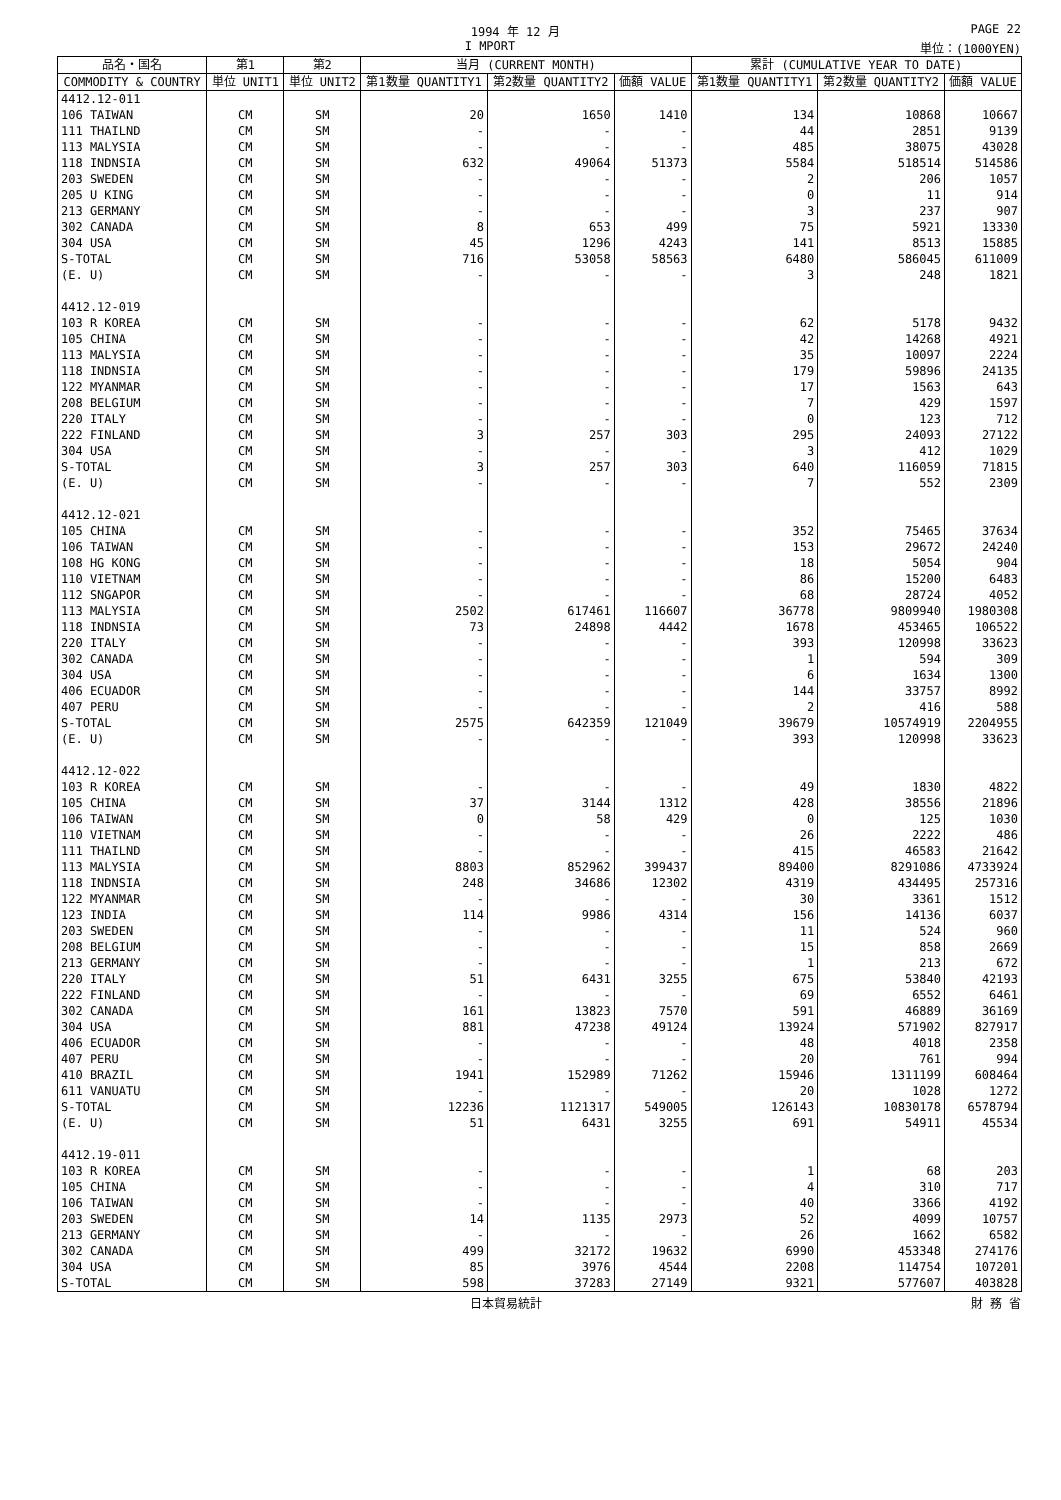1994 年 12 月 PAGE 22
I MPORT 単位：(1000YEN)
| 品名・国名 | 第1 | 第2 | 当月 (CURRENT MONTH) | | | 累計 (CUMULATIVE YEAR TO DATE) | | |
| --- | --- | --- | --- | --- | --- | --- | --- | --- |
| COMMODITY & COUNTRY | 単位 UNIT1 | 単位 UNIT2 | 第1数量 QUANTITY1 | 第2数量 QUANTITY2 | 価額 VALUE | 第1数量 QUANTITY1 | 第2数量 QUANTITY2 | 価額 VALUE |
| 4412.12-011 | | | | | | | | |
| 106 TAIWAN | CM | SM | 20 | 1650 | 1410 | 134 | 10868 | 10667 |
| 111 THAILND | CM | SM | - | - | - | 44 | 2851 | 9139 |
| 113 MALYSIA | CM | SM | - | - | - | 485 | 38075 | 43028 |
| 118 INDNSIA | CM | SM | 632 | 49064 | 51373 | 5584 | 518514 | 514586 |
| 203 SWEDEN | CM | SM | - | - | - | 2 | 206 | 1057 |
| 205 U KING | CM | SM | - | - | - | 0 | 11 | 914 |
| 213 GERMANY | CM | SM | - | - | - | 3 | 237 | 907 |
| 302 CANADA | CM | SM | 8 | 653 | 499 | 75 | 5921 | 13330 |
| 304 USA | CM | SM | 45 | 1296 | 4243 | 141 | 8513 | 15885 |
| S-TOTAL | CM | SM | 716 | 53058 | 58563 | 6480 | 586045 | 611009 |
| (E. U) | CM | SM | - | - | - | 3 | 248 | 1821 |
| 4412.12-019 | | | | | | | | |
| 103 R KOREA | CM | SM | - | - | - | 62 | 5178 | 9432 |
| 105 CHINA | CM | SM | - | - | - | 42 | 14268 | 4921 |
| 113 MALYSIA | CM | SM | - | - | - | 35 | 10097 | 2224 |
| 118 INDNSIA | CM | SM | - | - | - | 179 | 59896 | 24135 |
| 122 MYANMAR | CM | SM | - | - | - | 17 | 1563 | 643 |
| 208 BELGIUM | CM | SM | - | - | - | 7 | 429 | 1597 |
| 220 ITALY | CM | SM | - | - | - | 0 | 123 | 712 |
| 222 FINLAND | CM | SM | 3 | 257 | 303 | 295 | 24093 | 27122 |
| 304 USA | CM | SM | - | - | - | 3 | 412 | 1029 |
| S-TOTAL | CM | SM | 3 | 257 | 303 | 640 | 116059 | 71815 |
| (E. U) | CM | SM | - | - | - | 7 | 552 | 2309 |
| 4412.12-021 | | | | | | | | |
| 105 CHINA | CM | SM | - | - | - | 352 | 75465 | 37634 |
| 106 TAIWAN | CM | SM | - | - | - | 153 | 29672 | 24240 |
| 108 HG KONG | CM | SM | - | - | - | 18 | 5054 | 904 |
| 110 VIETNAM | CM | SM | - | - | - | 86 | 15200 | 6483 |
| 112 SNGAPOR | CM | SM | - | - | - | 68 | 28724 | 4052 |
| 113 MALYSIA | CM | SM | 2502 | 617461 | 116607 | 36778 | 9809940 | 1980308 |
| 118 INDNSIA | CM | SM | 73 | 24898 | 4442 | 1678 | 453465 | 106522 |
| 220 ITALY | CM | SM | - | - | - | 393 | 120998 | 33623 |
| 302 CANADA | CM | SM | - | - | - | 1 | 594 | 309 |
| 304 USA | CM | SM | - | - | - | 6 | 1634 | 1300 |
| 406 ECUADOR | CM | SM | - | - | - | 144 | 33757 | 8992 |
| 407 PERU | CM | SM | - | - | - | 2 | 416 | 588 |
| S-TOTAL | CM | SM | 2575 | 642359 | 121049 | 39679 | 10574919 | 2204955 |
| (E. U) | CM | SM | - | - | - | 393 | 120998 | 33623 |
| 4412.12-022 | | | | | | | | |
| 103 R KOREA | CM | SM | - | - | - | 49 | 1830 | 4822 |
| 105 CHINA | CM | SM | 37 | 3144 | 1312 | 428 | 38556 | 21896 |
| 106 TAIWAN | CM | SM | 0 | 58 | 429 | 0 | 125 | 1030 |
| 110 VIETNAM | CM | SM | - | - | - | 26 | 2222 | 486 |
| 111 THAILND | CM | SM | - | - | - | 415 | 46583 | 21642 |
| 113 MALYSIA | CM | SM | 8803 | 852962 | 399437 | 89400 | 8291086 | 4733924 |
| 118 INDNSIA | CM | SM | 248 | 34686 | 12302 | 4319 | 434495 | 257316 |
| 122 MYANMAR | CM | SM | - | - | - | 30 | 3361 | 1512 |
| 123 INDIA | CM | SM | 114 | 9986 | 4314 | 156 | 14136 | 6037 |
| 203 SWEDEN | CM | SM | - | - | - | 11 | 524 | 960 |
| 208 BELGIUM | CM | SM | - | - | - | 15 | 858 | 2669 |
| 213 GERMANY | CM | SM | - | - | - | 1 | 213 | 672 |
| 220 ITALY | CM | SM | 51 | 6431 | 3255 | 675 | 53840 | 42193 |
| 222 FINLAND | CM | SM | - | - | - | 69 | 6552 | 6461 |
| 302 CANADA | CM | SM | 161 | 13823 | 7570 | 591 | 46889 | 36169 |
| 304 USA | CM | SM | 881 | 47238 | 49124 | 13924 | 571902 | 827917 |
| 406 ECUADOR | CM | SM | - | - | - | 48 | 4018 | 2358 |
| 407 PERU | CM | SM | - | - | - | 20 | 761 | 994 |
| 410 BRAZIL | CM | SM | 1941 | 152989 | 71262 | 15946 | 1311199 | 608464 |
| 611 VANUATU | CM | SM | - | - | - | 20 | 1028 | 1272 |
| S-TOTAL | CM | SM | 12236 | 1121317 | 549005 | 126143 | 10830178 | 6578794 |
| (E. U) | CM | SM | 51 | 6431 | 3255 | 691 | 54911 | 45534 |
| 4412.19-011 | | | | | | | | |
| 103 R KOREA | CM | SM | - | - | - | 1 | 68 | 203 |
| 105 CHINA | CM | SM | - | - | - | 4 | 310 | 717 |
| 106 TAIWAN | CM | SM | - | - | - | 40 | 3366 | 4192 |
| 203 SWEDEN | CM | SM | 14 | 1135 | 2973 | 52 | 4099 | 10757 |
| 213 GERMANY | CM | SM | - | - | - | 26 | 1662 | 6582 |
| 302 CANADA | CM | SM | 499 | 32172 | 19632 | 6990 | 453348 | 274176 |
| 304 USA | CM | SM | 85 | 3976 | 4544 | 2208 | 114754 | 107201 |
| S-TOTAL | CM | SM | 598 | 37283 | 27149 | 9321 | 577607 | 403828 |
日本貿易統計 財 務 省